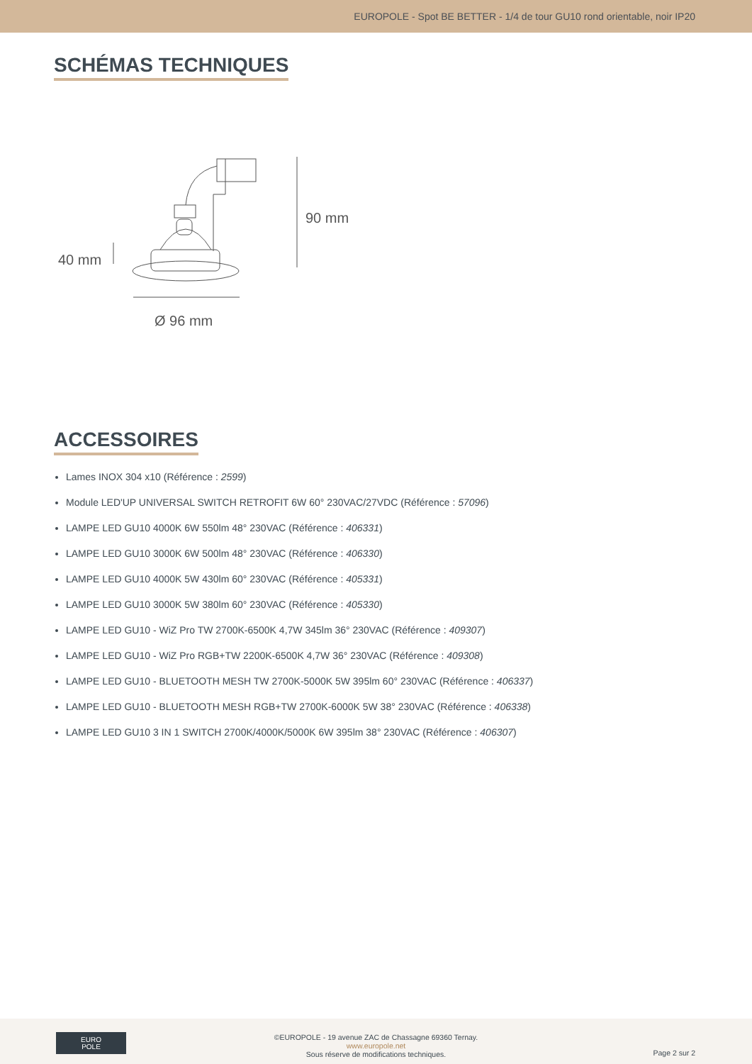EUROPOLE - Spot BE BETTER - 1/4 de tour GU10 rond orientable, noir IP20
SCHÉMAS TECHNIQUES
90 mm
40 mm
Ø 96 mm
ACCESSOIRES
Lames INOX 304 x10 (Référence : 2599)
Module LED'UP UNIVERSAL SWITCH RETROFIT 6W 60° 230VAC/27VDC (Référence : 57096)
LAMPE LED GU10 4000K 6W 550lm 48° 230VAC (Référence : 406331)
LAMPE LED GU10 3000K 6W 500lm 48° 230VAC (Référence : 406330)
LAMPE LED GU10 4000K 5W 430lm 60° 230VAC (Référence : 405331)
LAMPE LED GU10 3000K 5W 380lm 60° 230VAC (Référence : 405330)
LAMPE LED GU10 - WiZ Pro TW 2700K-6500K 4,7W 345lm 36° 230VAC (Référence : 409307)
LAMPE LED GU10 - WiZ Pro RGB+TW 2200K-6500K 4,7W 36° 230VAC (Référence : 409308)
LAMPE LED GU10 - BLUETOOTH MESH TW 2700K-5000K 5W 395lm 60° 230VAC (Référence : 406337)
LAMPE LED GU10 - BLUETOOTH MESH RGB+TW 2700K-6000K 5W 38° 230VAC (Référence : 406338)
LAMPE LED GU10 3 IN 1 SWITCH 2700K/4000K/5000K 6W 395lm 38° 230VAC (Référence : 406307)
EURO
POLE
©EUROPOLE - 19 avenue ZAC de Chassagne 69360 Ternay.
www.europole.net
Sous réserve de modifications techniques.
Page 2 sur 2